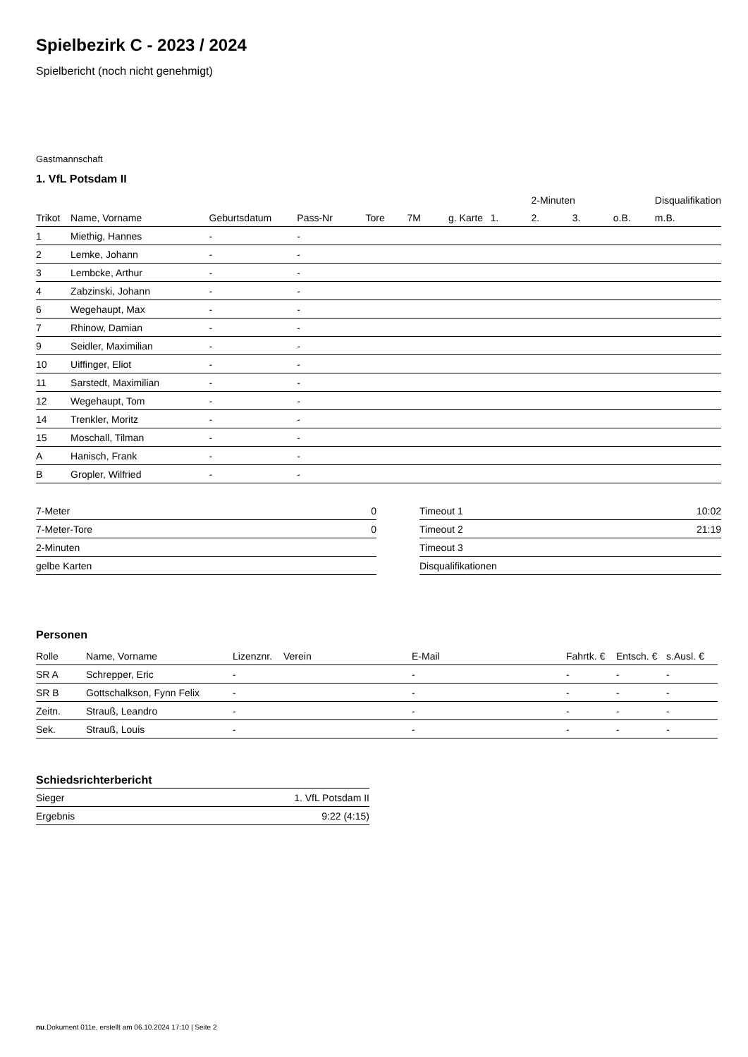Spielbezirk C - 2023 / 2024
Spielbericht (noch nicht genehmigt)
Gastmannschaft
1. VfL Potsdam II
| | | | | | | | | 2-Minuten | | | Disqualifikation |
| --- | --- | --- | --- | --- | --- | --- | --- | --- | --- | --- | --- |
| Trikot | Name, Vorname | Geburtsdatum | Pass-Nr | Tore | 7M | g. Karte | 1. | 2. | 3. | o.B. | m.B. |
| 1 | Miethig, Hannes | - | - | | | | | | | | |
| 2 | Lemke, Johann | - | - | | | | | | | | |
| 3 | Lembcke, Arthur | - | - | | | | | | | | |
| 4 | Zabzinski, Johann | - | - | | | | | | | | |
| 6 | Wegehaupt, Max | - | - | | | | | | | | |
| 7 | Rhinow, Damian | - | - | | | | | | | | |
| 9 | Seidler, Maximilian | - | - | | | | | | | | |
| 10 | Uiffinger, Eliot | - | - | | | | | | | | |
| 11 | Sarstedt, Maximilian | - | - | | | | | | | | |
| 12 | Wegehaupt, Tom | - | - | | | | | | | | |
| 14 | Trenkler, Moritz | - | - | | | | | | | | |
| 15 | Moschall, Tilman | - | - | | | | | | | | |
| A | Hanisch, Frank | - | - | | | | | | | | |
| B | Gropler, Wilfried | - | - | | | | | | | | |
| 7-Meter | 0 |
| 7-Meter-Tore | 0 |
| 2-Minuten | |
| gelbe Karten | |
| Timeout 1 | 10:02 |
| Timeout 2 | 21:19 |
| Timeout 3 | |
| Disqualifikationen | |
Personen
| Rolle | Name, Vorname | Lizenznr. | Verein | E-Mail | Fahrtk. € | Entsch. € | s.Ausl. € |
| --- | --- | --- | --- | --- | --- | --- | --- |
| SR A | Schrepper, Eric | - | | - | - | - | - |
| SR B | Gottschalkson, Fynn Felix | - | | - | - | - | - |
| Zeitn. | Strauß, Leandro | - | | - | - | - | - |
| Sek. | Strauß, Louis | - | | - | - | - | - |
Schiedsrichterbericht
| Sieger | 1. VfL Potsdam II |
| Ergebnis | 9:22 (4:15) |
nu.Dokument 011e, erstellt am 06.10.2024 17:10 | Seite 2